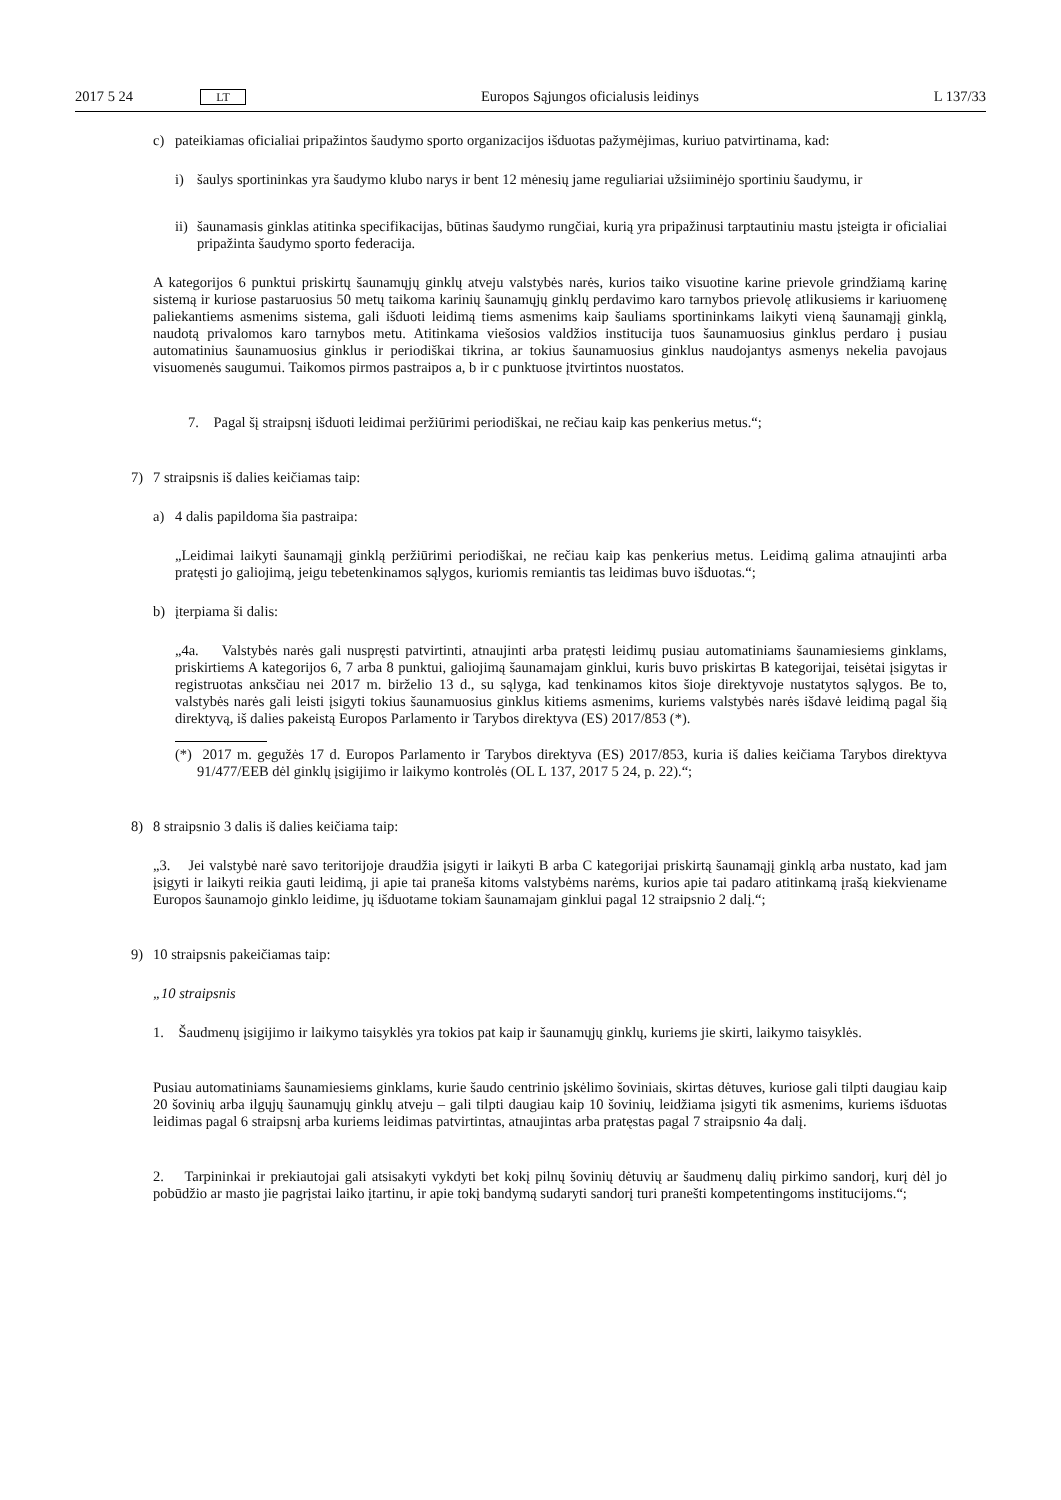2017 5 24 LT Europos Sąjungos oficialusis leidinys L 137/33
c) pateikiamas oficialiai pripažintos šaudymo sporto organizacijos išduotas pažymėjimas, kuriuo patvirtinama, kad:
i) šaulys sportininkas yra šaudymo klubo narys ir bent 12 mėnesių jame reguliariai užsiiminėjo sportiniu šaudymu, ir
ii) šaunamasis ginklas atitinka specifikacijas, būtinas šaudymo rungčiai, kurią yra pripažinusi tarptautiniu mastu įsteigta ir oficialiai pripažinta šaudymo sporto federacija.
A kategorijos 6 punktui priskirtų šaunamųjų ginklų atveju valstybės narės, kurios taiko visuotine karine prievole grindžiamą karinę sistemą ir kuriose pastaruosius 50 metų taikoma karinių šaunamųjų ginklų perdavimo karo tarnybos prievolę atlikusiems ir kariuomenę paliekantiems asmenims sistema, gali išduoti leidimą tiems asmenims kaip šauliams sportininkams laikyti vieną šaunamąjį ginklą, naudotą privalomos karo tarnybos metu. Atitinkama viešosios valdžios institucija tuos šaunamuosius ginklus perdaro į pusiau automatinius šaunamuosius ginklus ir periodiškai tikrina, ar tokius šaunamuosius ginklus naudojantys asmenys nekelia pavojaus visuomenės saugumui. Taikomos pirmos pastraipos a, b ir c punktuose įtvirtintos nuostatos.
7. Pagal šį straipsnį išduoti leidimai peržiūrimi periodiškai, ne rečiau kaip kas penkerius metus.“;
7) 7 straipsnis iš dalies keičiamas taip:
a) 4 dalis papildoma šia pastraipa:
„Leidimai laikyti šaunamąjį ginklą peržiūrimi periodiškai, ne rečiau kaip kas penkerius metus. Leidimą galima atnaujinti arba pratęsti jo galiojimą, jeigu tebetenkinamos sąlygos, kuriomis remiantis tas leidimas buvo išduotas.“;
b) įterpiama ši dalis:
„4a. Valstybės narės gali nuspręsti patvirtinti, atnaujinti arba pratęsti leidimų pusiau automatiniams šaunamiesiems ginklams, priskirtiems A kategorijos 6, 7 arba 8 punktui, galiojimą šaunamajam ginklui, kuris buvo priskirtas B kategorijai, teisėtai įsigytas ir registruotas anksčiau nei 2017 m. birželio 13 d., su sąlyga, kad tenkinamos kitos šioje direktyvoje nustatytos sąlygos. Be to, valstybės narės gali leisti įsigyti tokius šaunamuosius ginklus kitiems asmenims, kuriems valstybės narės išdavė leidimą pagal šią direktyvą, iš dalies pakeistą Europos Parlamento ir Tarybos direktyva (ES) 2017/853 (*).
(*) 2017 m. gegužės 17 d. Europos Parlamento ir Tarybos direktyva (ES) 2017/853, kuria iš dalies keičiama Tarybos direktyva 91/477/EEB dėl ginklų įsigijimo ir laikymo kontrolės (OL L 137, 2017 5 24, p. 22).“;
8) 8 straipsnio 3 dalis iš dalies keičiama taip:
„3. Jei valstybė narė savo teritorijoje draudžia įsigyti ir laikyti B arba C kategorijai priskirtą šaunamąjį ginklą arba nustato, kad jam įsigyti ir laikyti reikia gauti leidimą, ji apie tai praneša kitoms valstybėms narėms, kurios apie tai padaro atitinkamą įrašą kiekviename Europos šaunamojo ginklo leidime, jų išduotame tokiam šaunamajam ginklui pagal 12 straipsnio 2 dalį.“;
9) 10 straipsnis pakeičiamas taip:
„10 straipsnis
1. Šaudmenų įsigijimo ir laikymo taisyklės yra tokios pat kaip ir šaunamųjų ginklų, kuriems jie skirti, laikymo taisyklės.
Pusiau automatiniams šaunamiesiems ginklams, kurie šaudo centrinio įskėlimo šoviniais, skirtas dėtuves, kuriose gali tilpti daugiau kaip 20 šovinių arba ilgųjų šaunamųjų ginklų atveju – gali tilpti daugiau kaip 10 šovinių, leidžiama įsigyti tik asmenims, kuriems išduotas leidimas pagal 6 straipsnį arba kuriems leidimas patvirtintas, atnaujintas arba pratęstas pagal 7 straipsnio 4a dalį.
2. Tarpininkai ir prekiautojai gali atsisakyti vykdyti bet kokį pilnų šovinių dėtuvių ar šaudmenų dalių pirkimo sandorį, kurį dėl jo pobūdžio ar masto jie pagrįstai laiko įtartinu, ir apie tokį bandymą sudaryti sandorį turi pranešti kompetentingoms institucijoms.“;